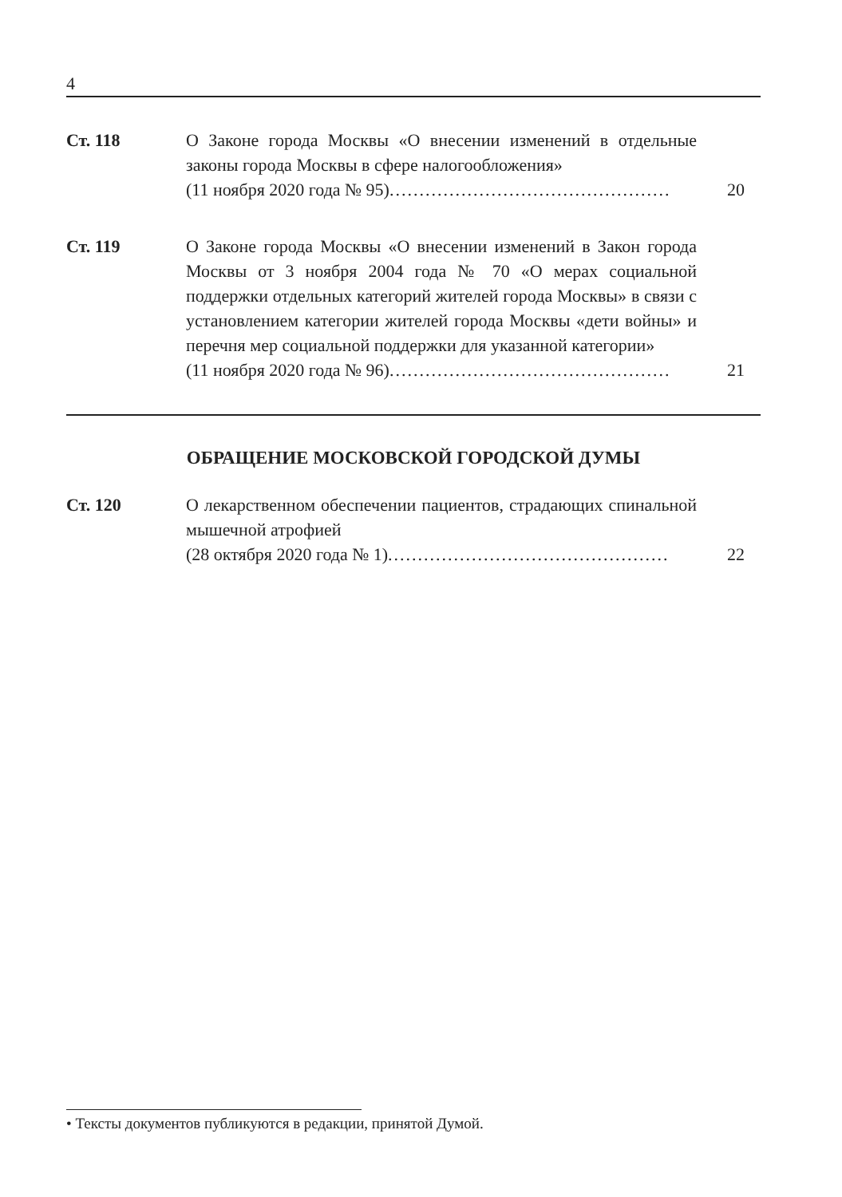4
Ст. 118 О Законе города Москвы «О внесении изменений в отдельные законы города Москвы в сфере налогообложения»
(11 ноября 2020 года № 95) ............................................... 20
Ст. 119 О Законе города Москвы «О внесении изменений в Закон города Москвы от 3 ноября 2004 года № 70 «О мерах социальной поддержки отдельных категорий жителей города Москвы» в связи с установлением категории жителей города Москвы «дети войны» и перечня мер социальной поддержки для указанной категории»
(11 ноября 2020 года № 96) ............................................... 21
ОБРАЩЕНИЕ МОСКОВСКОЙ ГОРОДСКОЙ ДУМЫ
Ст. 120 О лекарственном обеспечении пациентов, страдающих спинальной мышечной атрофией
(28 октября 2020 года № 1) ............................................... 22
• Тексты документов публикуются в редакции, принятой Думой.